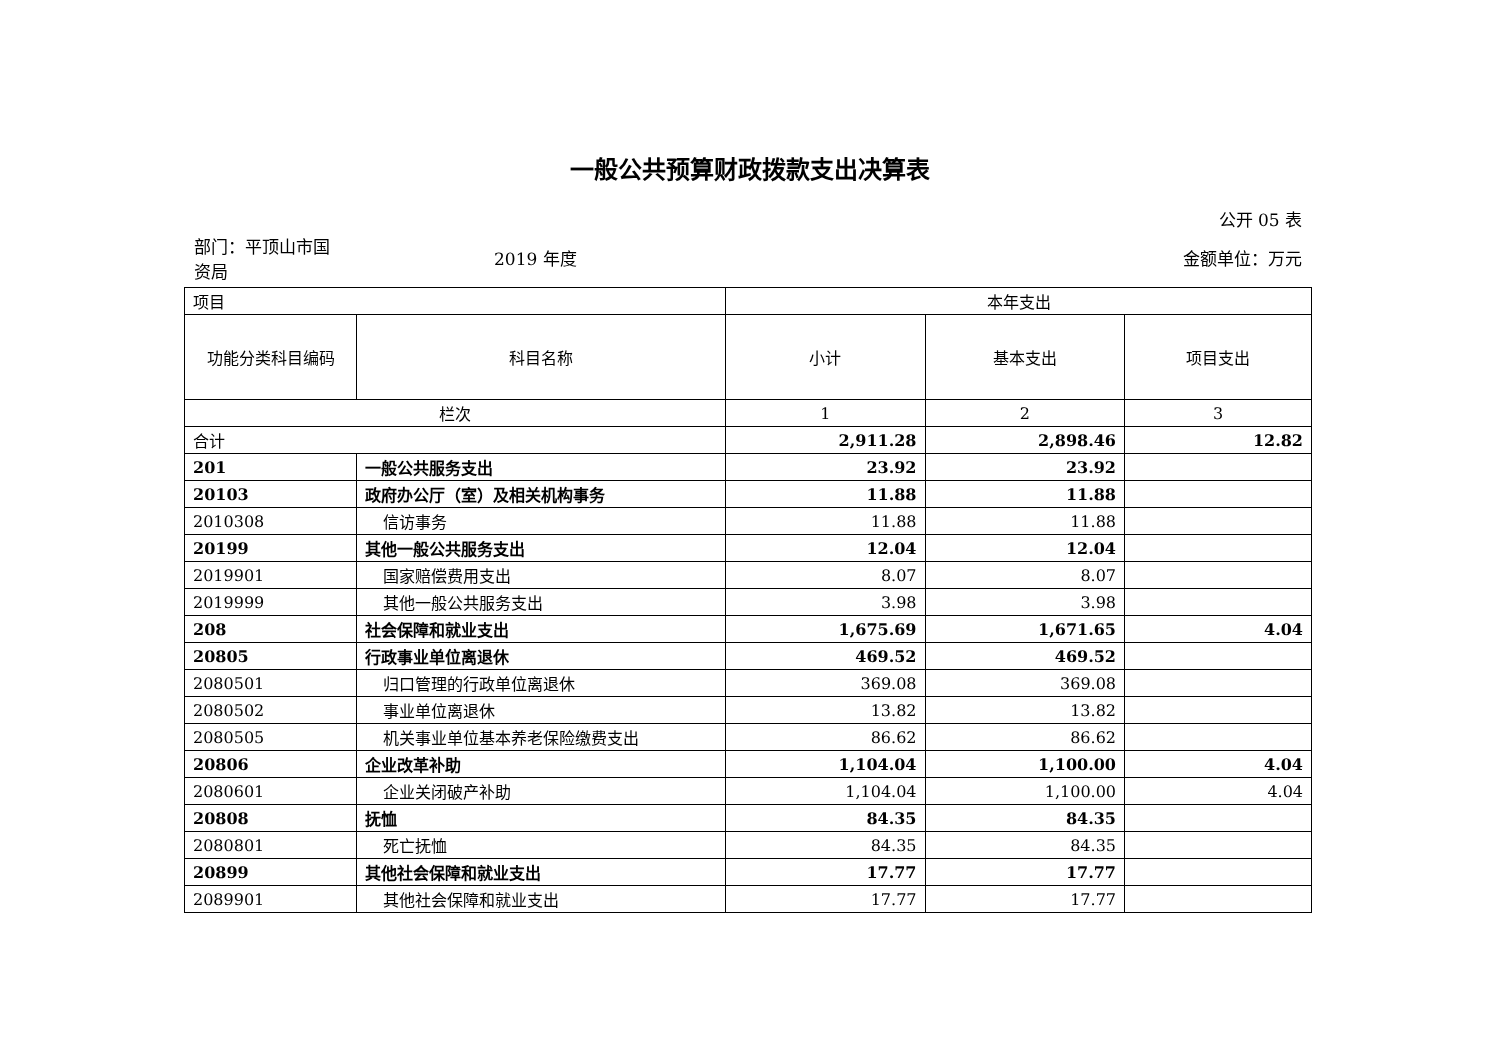一般公共预算财政拨款支出决算表
公开 05 表
部门：平顶山市国资局
2019 年度 金额单位：万元
| 项目 | | 本年支出 | | |
| --- | --- | --- | --- | --- |
| 功能分类科目编码 | 科目名称 | 小计 | 基本支出 | 项目支出 |
| 栏次 | | 1 | 2 | 3 |
| 合计 | | 2,911.28 | 2,898.46 | 12.82 |
| 201 | 一般公共服务支出 | 23.92 | 23.92 | |
| 20103 | 政府办公厅（室）及相关机构事务 | 11.88 | 11.88 | |
| 2010308 | 信访事务 | 11.88 | 11.88 | |
| 20199 | 其他一般公共服务支出 | 12.04 | 12.04 | |
| 2019901 | 国家赔偿费用支出 | 8.07 | 8.07 | |
| 2019999 | 其他一般公共服务支出 | 3.98 | 3.98 | |
| 208 | 社会保障和就业支出 | 1,675.69 | 1,671.65 | 4.04 |
| 20805 | 行政事业单位离退休 | 469.52 | 469.52 | |
| 2080501 | 归口管理的行政单位离退休 | 369.08 | 369.08 | |
| 2080502 | 事业单位离退休 | 13.82 | 13.82 | |
| 2080505 | 机关事业单位基本养老保险缴费支出 | 86.62 | 86.62 | |
| 20806 | 企业改革补助 | 1,104.04 | 1,100.00 | 4.04 |
| 2080601 | 企业关闭破产补助 | 1,104.04 | 1,100.00 | 4.04 |
| 20808 | 抚恤 | 84.35 | 84.35 | |
| 2080801 | 死亡抚恤 | 84.35 | 84.35 | |
| 20899 | 其他社会保障和就业支出 | 17.77 | 17.77 | |
| 2089901 | 其他社会保障和就业支出 | 17.77 | 17.77 | |